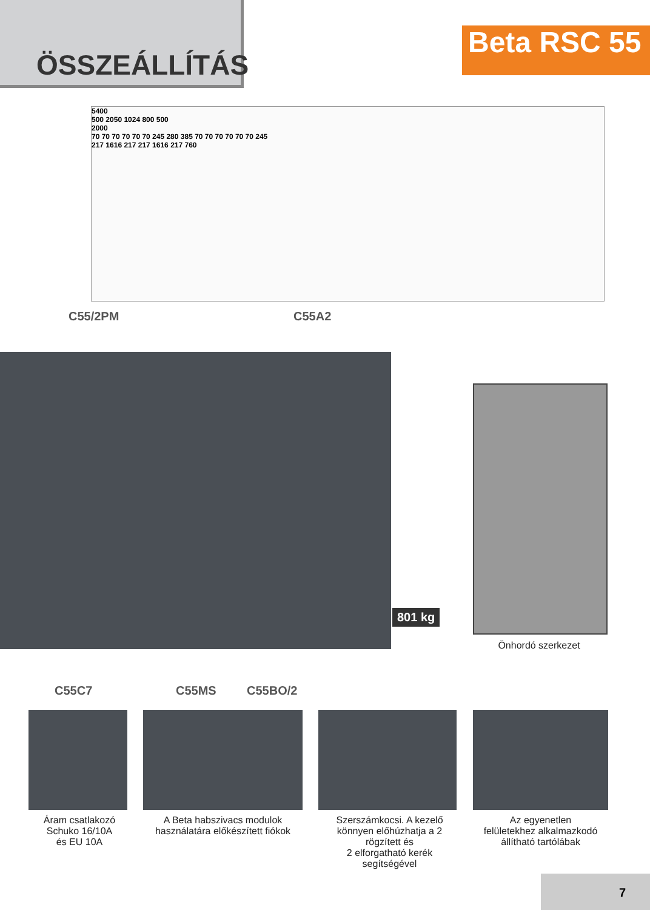ÖSSZEÁLLÍTÁS
Beta RSC 55
5400
500 2050 1024 800 500
2000
70 70 70 70 70 70 245 280 385 70 70 70 70 70 70 245
217 1616 217 217 1616 217 760
C55/2PM C55A2
801 kg
Önhordó szerkezet
C55C7 C55MS C55BO/2
Áram csatlakozó
Schuko 16/10A
és EU 10A
A Beta habszivacs modulok használatára előkészített fiókok
Szerszámkocsi. A kezelő könnyen előhúzhatja a 2 rögzített és
2 elforgatható kerék segítségével
Az egyenetlen
felületekhez alkalmazkodó állítható tartólábak
7